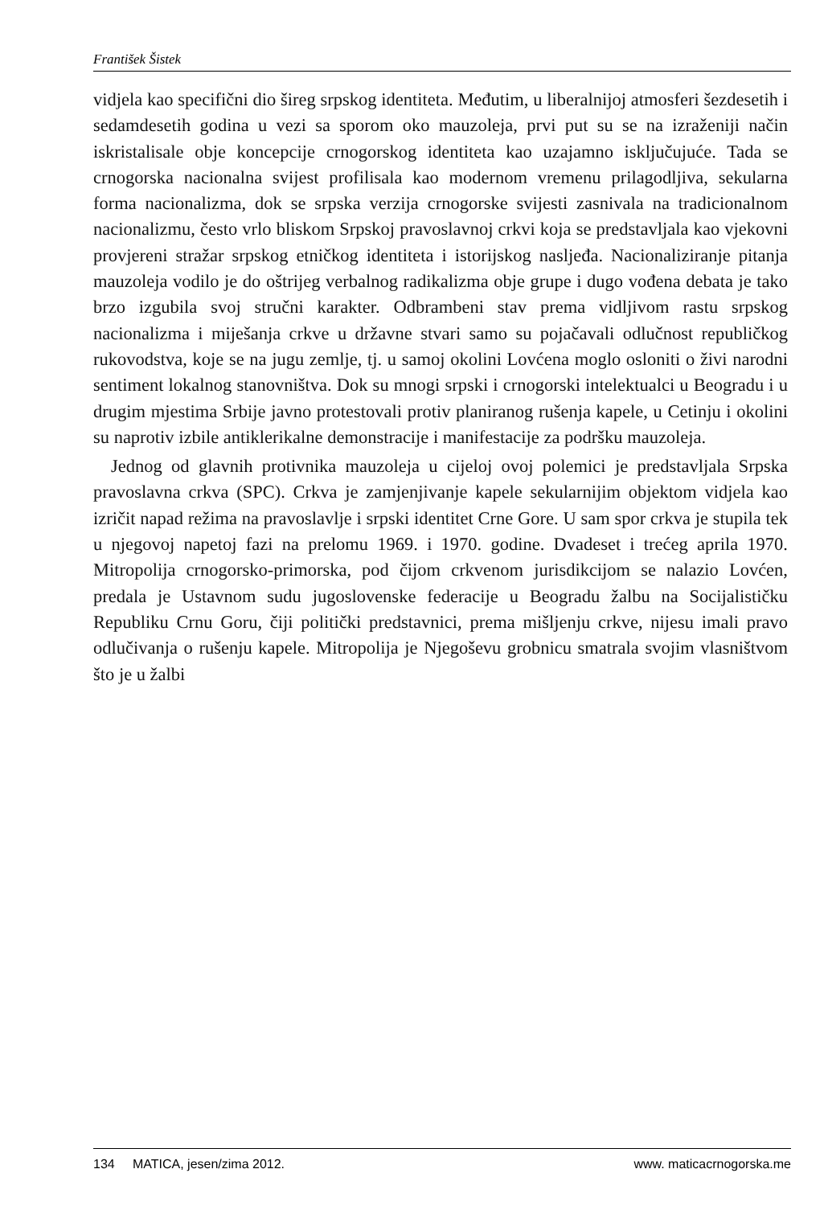František Šistek
vidjela kao specifični dio šireg srpskog identiteta. Međutim, u liberalnijoj atmosferi šezdesetih i sedamdesetih godina u vezi sa sporom oko mauzoleja, prvi put su se na izraženiji način iskristalisale obje koncepcije crnogorskog identiteta kao uzajamno isključujuće. Tada se crnogorska nacionalna svijest profilisala kao modernom vremenu prilagodljiva, sekularna forma nacionalizma, dok se srpska verzija crnogorske svijesti zasnivala na tradicionalnom nacionalizmu, često vrlo bliskom Srpskoj pravoslavnoj crkvi koja se predstavljala kao vjekovni provjereni stražar srpskog etničkog identiteta i istorijskog nasljeđa. Nacionaliziranje pitanja mauzoleja vodilo je do oštrijeg verbalnog radikalizma obje grupe i dugo vođena debata je tako brzo izgubila svoj stručni karakter. Odbrambeni stav prema vidljivom rastu srpskog nacionalizma i miješanja crkve u državne stvari samo su pojačavali odlučnost republičkog rukovodstva, koje se na jugu zemlje, tj. u samoj okolini Lovćena moglo osloniti o živi narodni sentiment lokalnog stanovništva. Dok su mnogi srpski i crnogorski intelektualci u Beogradu i u drugim mjestima Srbije javno protestovali protiv planiranog rušenja kapele, u Cetinju i okolini su naprotiv izbile antiklerikalne demonstracije i manifestacije za podršku mauzoleja.
Jednog od glavnih protivnika mauzoleja u cijeloj ovoj polemici je predstavljala Srpska pravoslavna crkva (SPC). Crkva je zamjenjivanje kapele sekularnijim objektom vidjela kao izričit napad režima na pravoslavlje i srpski identitet Crne Gore. U sam spor crkva je stupila tek u njegovoj napetoj fazi na prelomu 1969. i 1970. godine. Dvadeset i trećeg aprila 1970. Mitropolija crnogorsko-primorska, pod čijom crkvenom jurisdikcijom se nalazio Lovćen, predala je Ustavnom sudu jugoslovenske federacije u Beogradu žalbu na Socijalističku Republiku Crnu Goru, čiji politički predstavnici, prema mišljenju crkve, nijesu imali pravo odlučivanja o rušenju kapele. Mitropolija je Njegoševu grobnicu smatrala svojim vlasništvom što je u žalbi
134 MATICA, jesen/zima 2012. www. maticacrnogorska.me